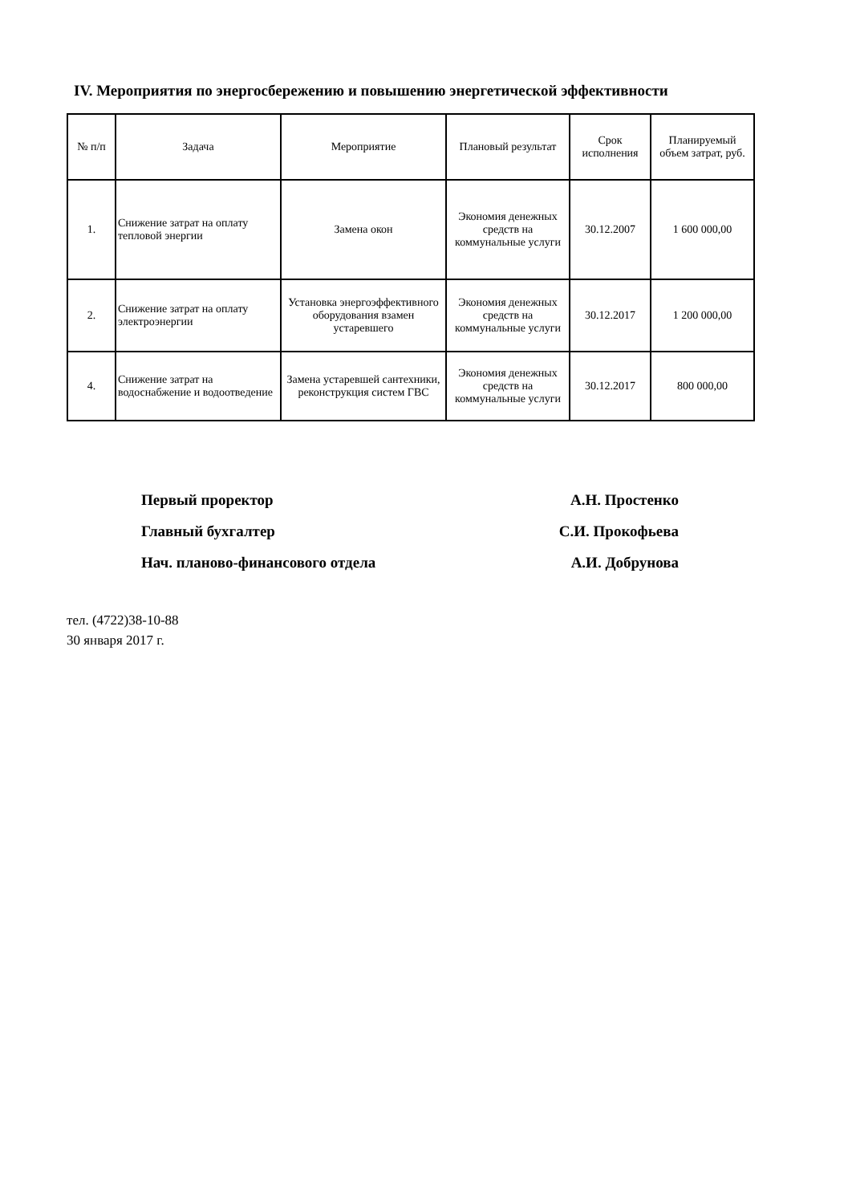IV. Мероприятия по энергосбережению и повышению энергетической эффективности
| № п/п | Задача | Мероприятие | Плановый результат | Срок исполнения | Планируемый объем затрат, руб. |
| --- | --- | --- | --- | --- | --- |
| 1. | Снижение затрат на оплату тепловой энергии | Замена окон | Экономия денежных средств на коммунальные услуги | 30.12.2007 | 1 600 000,00 |
| 2. | Снижение затрат на оплату электроэнергии | Установка энергоэффективного оборудования взамен устаревшего | Экономия денежных средств на коммунальные услуги | 30.12.2017 | 1 200 000,00 |
| 4. | Снижение затрат на водоснабжение и водоотведение | Замена устаревшей сантехники, реконструкция систем ГВС | Экономия денежных средств на коммунальные услуги | 30.12.2017 | 800 000,00 |
Первый проректор А.Н. Простенко
Главный бухгалтер С.И. Прокофьева
Нач. планово-финансового отдела А.И. Добрунова
тел. (4722)38-10-88
30 января 2017 г.